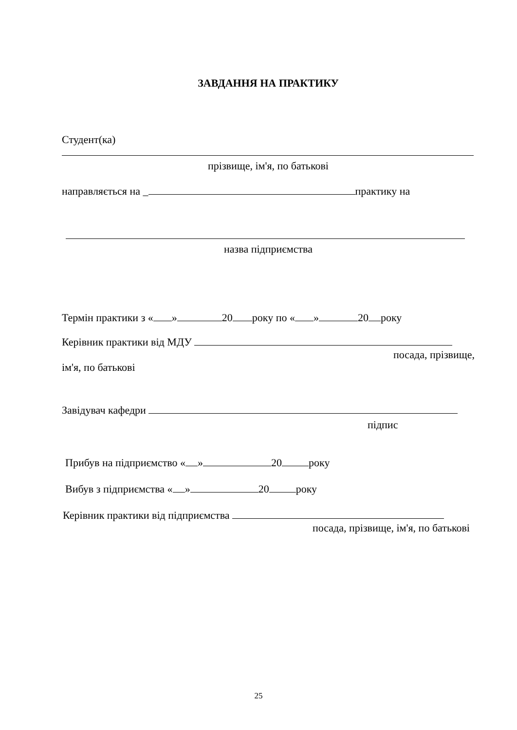ЗАВДАННЯ НА ПРАКТИКУ
Студент(ка)
прізвище, ім'я, по батькові
направляється на _ практику на
назва підприємства
Термін практики з « » 20 року по « » 20 року
Керівник практики від МДУ
посада, прізвище,
ім'я, по батькові
Завідувач кафедри
підпис
Прибув на підприємство « » 20 року
Вибув з підприємства « » 20 року
Керівник практики від підприємства
посада, прізвище, ім'я, по батькові
25